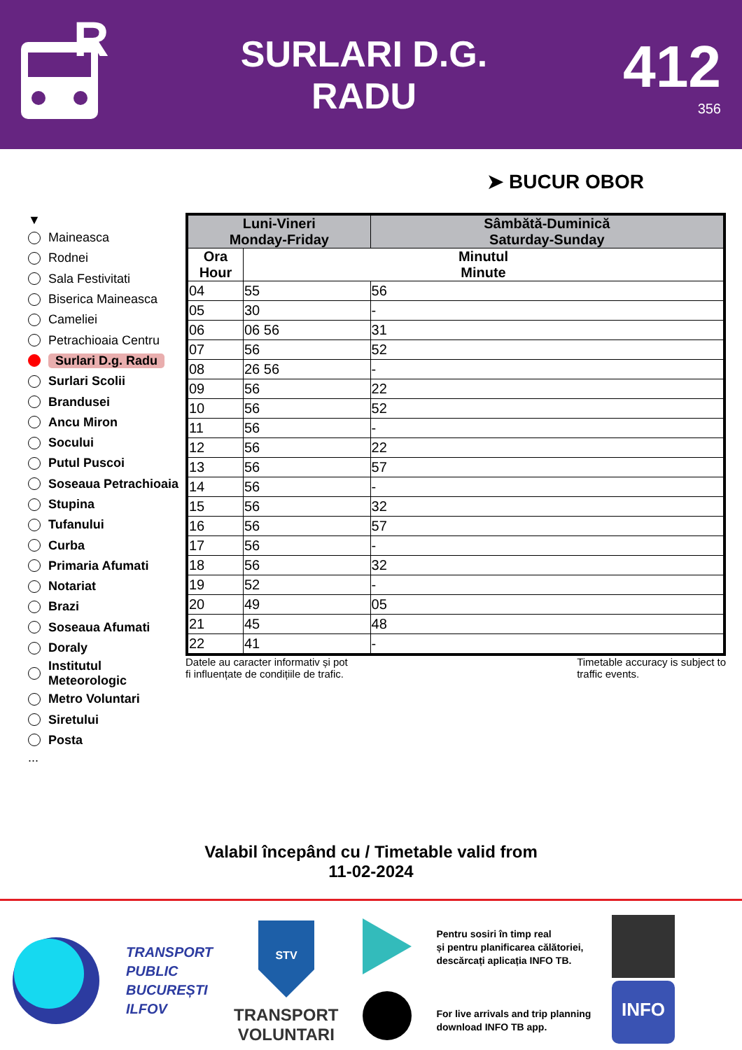R
SURLARI D.G.
RADU
412
356
➤ BUCUR OBOR
▼
Maineasca
Rodnei
Sala Festivitati
Biserica Maineasca
Cameliei
Petrachioaia Centru
Surlari D.g. Radu
Surlari Scolii
Brandusei
Ancu Miron
Socului
Putul Puscoi
Soseaua Petrachioaia
Stupina
Tufanului
Curba
Primaria Afumati
Notariat
Brazi
Soseaua Afumati
Doraly
Institutul
Meteorologic
Metro Voluntari
Siretului
Posta
...
| Luni-Vineri Monday-Friday | | Sâmbătă-Duminică Saturday-Sunday |
| --- | --- | --- |
| Ora Hour | Minutul Minute | |
| 04 | 55 | 56 |
| 05 | 30 | - |
| 06 | 06 56 | 31 |
| 07 | 56 | 52 |
| 08 | 26 56 | - |
| 09 | 56 | 22 |
| 10 | 56 | 52 |
| 11 | 56 | - |
| 12 | 56 | 22 |
| 13 | 56 | 57 |
| 14 | 56 | - |
| 15 | 56 | 32 |
| 16 | 56 | 57 |
| 17 | 56 | - |
| 18 | 56 | 32 |
| 19 | 52 | - |
| 20 | 49 | 05 |
| 21 | 45 | 48 |
| 22 | 41 | - |
Datele au caracter informativ și pot
fi influențate de condițiile de trafic.
Timetable accuracy is subject to
traffic events.
Valabil începând cu / Timetable valid from
11-02-2024
TRANSPORT
PUBLIC
BUCUREȘTI
ILFOV
STV
TRANSPORT
VOLUNTARI
Pentru sosiri în timp real
și pentru planificarea călătoriei,
descărcați aplicația INFO TB.
For live arrivals and trip planning
download INFO TB app.
INFO